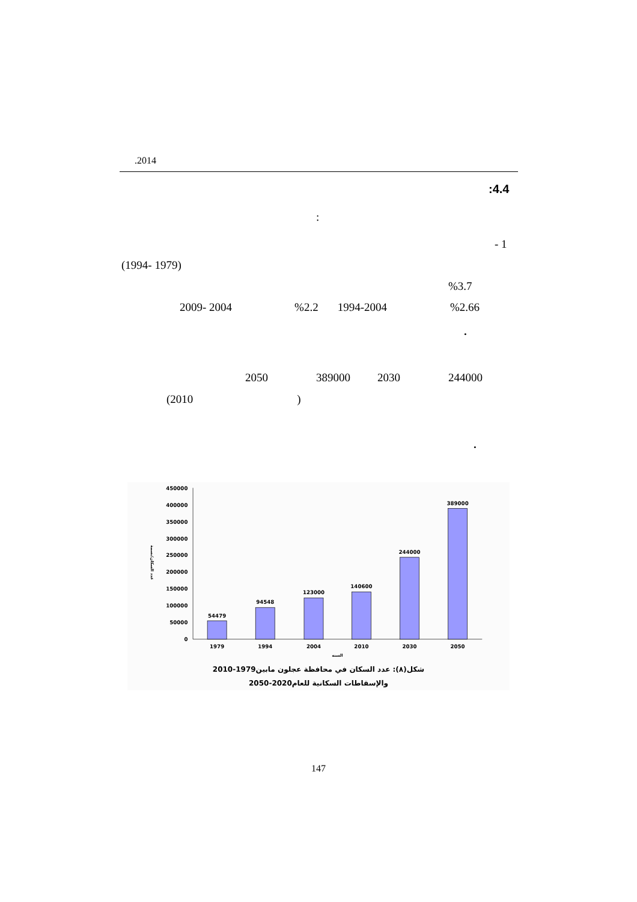.2014
:4.4
:
- 1
(1994- 1979)
%3.7
2009- 2004 %2.2 1994-2004 %2.66
.
2050 389000 2030 244000
(2010 )
.
0
50000
100000
150000
200000
250000
300000
350000
400000
450000
54479
94548
123000
140600
244000
389000
1979
1994
2004
2010
2030
2050
السنه
عدد السكان/نسمة
شكل(٨): عدد السكان في محافظة عجلون مابين1979-2010
والإسقاطات السكانية للعام2020-2050
147